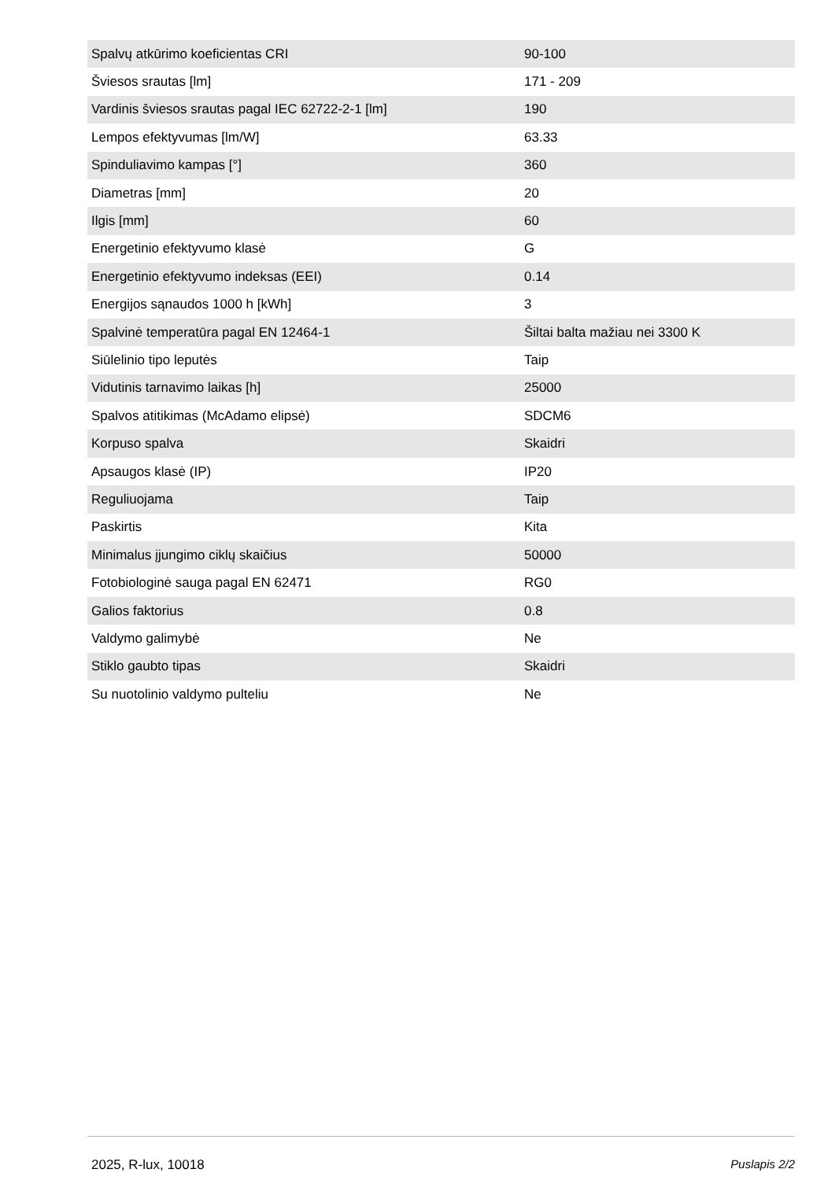| Spalvų atkūrimo koeficientas CRI | 90-100 |
| Šviesos srautas [lm] | 171 - 209 |
| Vardinis šviesos srautas pagal IEC 62722-2-1 [lm] | 190 |
| Lempos efektyvumas [lm/W] | 63.33 |
| Spinduliavimo kampas [°] | 360 |
| Diametras [mm] | 20 |
| Ilgis [mm] | 60 |
| Energetinio efektyvumo klasė | G |
| Energetinio efektyvumo indeksas (EEI) | 0.14 |
| Energijos sąnaudos 1000 h [kWh] | 3 |
| Spalvinė temperatūra pagal EN 12464-1 | Šiltai balta mažiau nei 3300 K |
| Siūlelinio tipo leputės | Taip |
| Vidutinis tarnavimo laikas [h] | 25000 |
| Spalvos atitikimas (McAdamo elipsė) | SDCM6 |
| Korpuso spalva | Skaidri |
| Apsaugos klasė (IP) | IP20 |
| Reguliuojama | Taip |
| Paskirtis | Kita |
| Minimalus įjungimo ciklų skaičius | 50000 |
| Fotobiologinė sauga pagal EN 62471 | RG0 |
| Galios faktorius | 0.8 |
| Valdymo galimybė | Ne |
| Stiklo gaubto tipas | Skaidri |
| Su nuotolinio valdymo pulteliu | Ne |
2025, R-lux, 10018 Puslapis 2/2